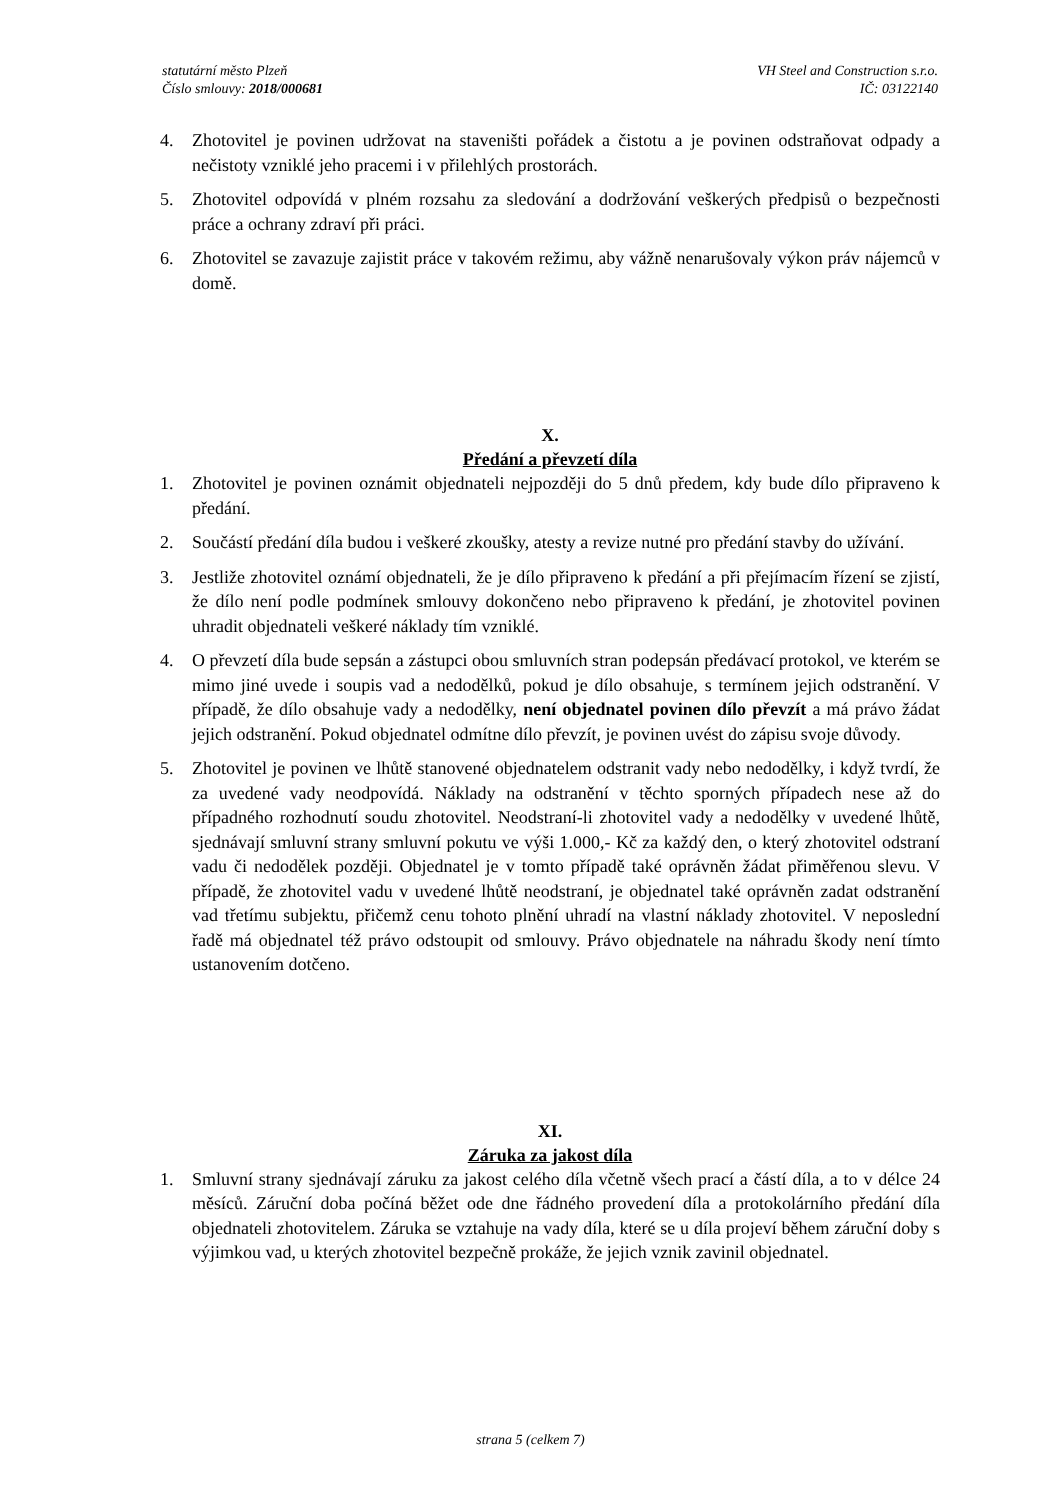statutární město Plzeň
Číslo smlouvy: 2018/000681
VH Steel and Construction s.r.o.
IČ: 03122140
4. Zhotovitel je povinen udržovat na staveništi pořádek a čistotu a je povinen odstraňovat odpady a nečistoty vzniklé jeho pracemi i v přilehlých prostorách.
5. Zhotovitel odpovídá v plném rozsahu za sledování a dodržování veškerých předpisů o bezpečnosti práce a ochrany zdraví při práci.
6. Zhotovitel se zavazuje zajistit práce v takovém režimu, aby vážně nenarušovaly výkon práv nájemců v domě.
X.
Předání a převzetí díla
1. Zhotovitel je povinen oznámit objednateli nejpozději do 5 dnů předem, kdy bude dílo připraveno k předání.
2. Součástí předání díla budou i veškeré zkoušky, atesty a revize nutné pro předání stavby do užívání.
3. Jestliže zhotovitel oznámí objednateli, že je dílo připraveno k předání a při přejímacím řízení se zjistí, že dílo není podle podmínek smlouvy dokončeno nebo připraveno k předání, je zhotovitel povinen uhradit objednateli veškeré náklady tím vzniklé.
4. O převzetí díla bude sepsán a zástupci obou smluvních stran podepsán předávací protokol, ve kterém se mimo jiné uvede i soupis vad a nedodělků, pokud je dílo obsahuje, s termínem jejich odstranění. V případě, že dílo obsahuje vady a nedodělky, není objednatel povinen dílo převzít a má právo žádat jejich odstranění. Pokud objednatel odmítne dílo převzít, je povinen uvést do zápisu svoje důvody.
5. Zhotovitel je povinen ve lhůtě stanovené objednatelem odstranit vady nebo nedodělky, i když tvrdí, že za uvedené vady neodpovídá. Náklady na odstranění v těchto sporných případech nese až do případného rozhodnutí soudu zhotovitel. Neodstraní-li zhotovitel vady a nedodělky v uvedené lhůtě, sjednávají smluvní strany smluvní pokutu ve výši 1.000,- Kč za každý den, o který zhotovitel odstraní vadu či nedodělek později. Objednatel je v tomto případě také oprávněn žádat přiměřenou slevu. V případě, že zhotovitel vadu v uvedené lhůtě neodstraní, je objednatel také oprávněn zadat odstranění vad třetímu subjektu, přičemž cenu tohoto plnění uhradí na vlastní náklady zhotovitel. V neposlední řadě má objednatel též právo odstoupit od smlouvy. Právo objednatele na náhradu škody není tímto ustanovením dotčeno.
XI.
Záruka za jakost díla
1. Smluvní strany sjednávají záruku za jakost celého díla včetně všech prací a částí díla, a to v délce 24 měsíců. Záruční doba počíná běžet ode dne řádného provedení díla a protokolárního předání díla objednateli zhotovitelem. Záruka se vztahuje na vady díla, které se u díla projeví během záruční doby s výjimkou vad, u kterých zhotovitel bezpečně prokáže, že jejich vznik zavinil objednatel.
strana 5 (celkem 7)